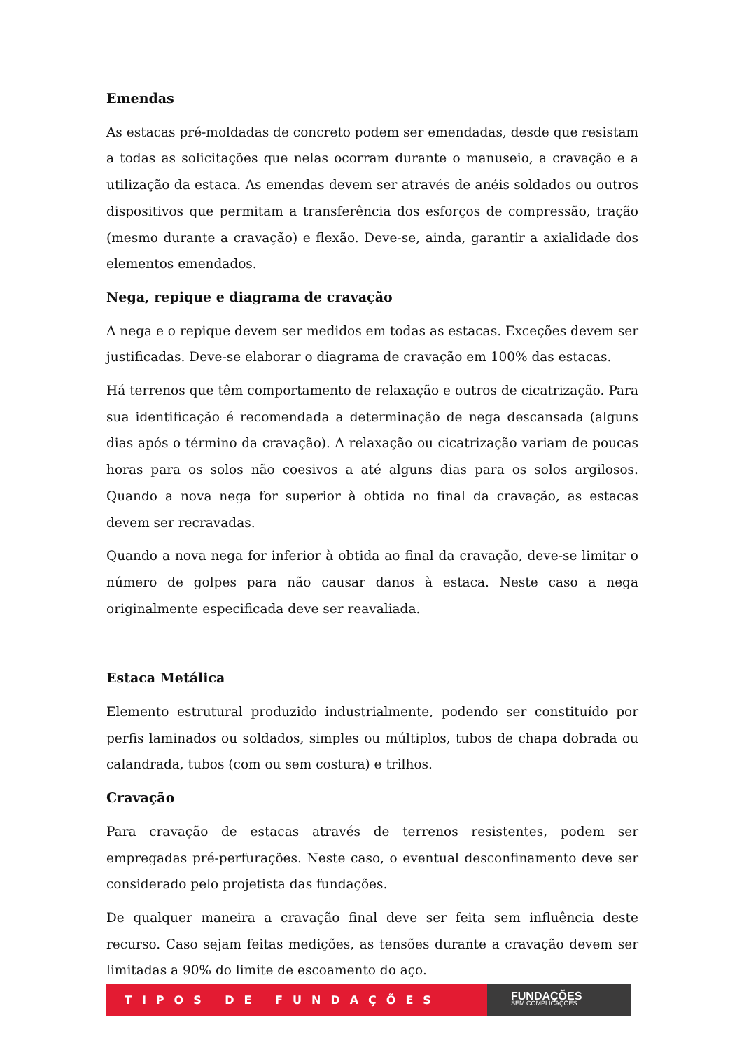Emendas
As estacas pré-moldadas de concreto podem ser emendadas, desde que resistam a todas as solicitações que nelas ocorram durante o manuseio, a cravação e a utilização da estaca. As emendas devem ser através de anéis soldados ou outros dispositivos que permitam a transferência dos esforços de compressão, tração (mesmo durante a cravação) e flexão. Deve-se, ainda, garantir a axialidade dos elementos emendados.
Nega, repique e diagrama de cravação
A nega e o repique devem ser medidos em todas as estacas. Exceções devem ser justificadas. Deve-se elaborar o diagrama de cravação em 100% das estacas.
Há terrenos que têm comportamento de relaxação e outros de cicatrização. Para sua identificação é recomendada a determinação de nega descansada (alguns dias após o término da cravação). A relaxação ou cicatrização variam de poucas horas para os solos não coesivos a até alguns dias para os solos argilosos. Quando a nova nega for superior à obtida no final da cravação, as estacas devem ser recravadas.
Quando a nova nega for inferior à obtida ao final da cravação, deve-se limitar o número de golpes para não causar danos à estaca. Neste caso a nega originalmente especificada deve ser reavaliada.
Estaca Metálica
Elemento estrutural produzido industrialmente, podendo ser constituído por perfis laminados ou soldados, simples ou múltiplos, tubos de chapa dobrada ou calandrada, tubos (com ou sem costura) e trilhos.
Cravação
Para cravação de estacas através de terrenos resistentes, podem ser empregadas pré-perfurações. Neste caso, o eventual desconfinamento deve ser considerado pelo projetista das fundações.
De qualquer maneira a cravação final deve ser feita sem influência deste recurso. Caso sejam feitas medições, as tensões durante a cravação devem ser limitadas a 90% do limite de escoamento do aço.
TIPOS DE FUNDAÇÕES
FUNDAÇÕES
SEM COMPLICAÇÕES